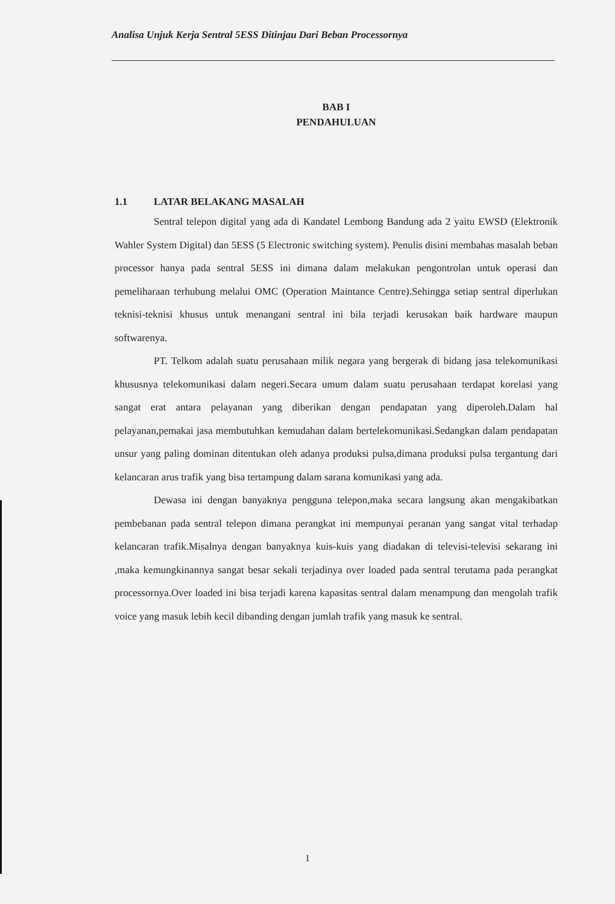Analisa Unjuk Kerja Sentral 5ESS Ditinjau Dari Beban Processornya
BAB I
PENDAHULUAN
1.1 LATAR BELAKANG MASALAH
Sentral telepon digital yang ada di Kandatel Lembong Bandung ada 2 yaitu EWSD (Elektronik Wahler System Digital) dan 5ESS (5 Electronic switching system). Penulis disini membahas masalah beban processor hanya pada sentral 5ESS ini dimana dalam melakukan pengontrolan untuk operasi dan pemeliharaan terhubung melalui OMC (Operation Maintance Centre).Sehingga setiap sentral diperlukan teknisi-teknisi khusus untuk menangani sentral ini bila terjadi kerusakan baik hardware maupun softwarenya.
PT. Telkom adalah suatu perusahaan milik negara yang bergerak di bidang jasa telekomunikasi khususnya telekomunikasi dalam negeri.Secara umum dalam suatu perusahaan terdapat korelasi yang sangat erat antara pelayanan yang diberikan dengan pendapatan yang diperoleh.Dalam hal pelayanan,pemakai jasa membutuhkan kemudahan dalam bertelekomunikasi.Sedangkan dalam pendapatan unsur yang paling dominan ditentukan oleh adanya produksi pulsa,dimana produksi pulsa tergantung dari kelancaran arus trafik yang bisa tertampung dalam sarana komunikasi yang ada.
Dewasa ini dengan banyaknya pengguna telepon,maka secara langsung akan mengakibatkan pembebanan pada sentral telepon dimana perangkat ini mempunyai peranan yang sangat vital terhadap kelancaran trafik.Misalnya dengan banyaknya kuis-kuis yang diadakan di televisi-televisi sekarang ini ,maka kemungkinannya sangat besar sekali terjadinya over loaded pada sentral terutama pada perangkat processornya.Over loaded ini bisa terjadi karena kapasitas sentral dalam menampung dan mengolah trafik voice yang masuk lebih kecil dibanding dengan jumlah trafik yang masuk ke sentral.
1